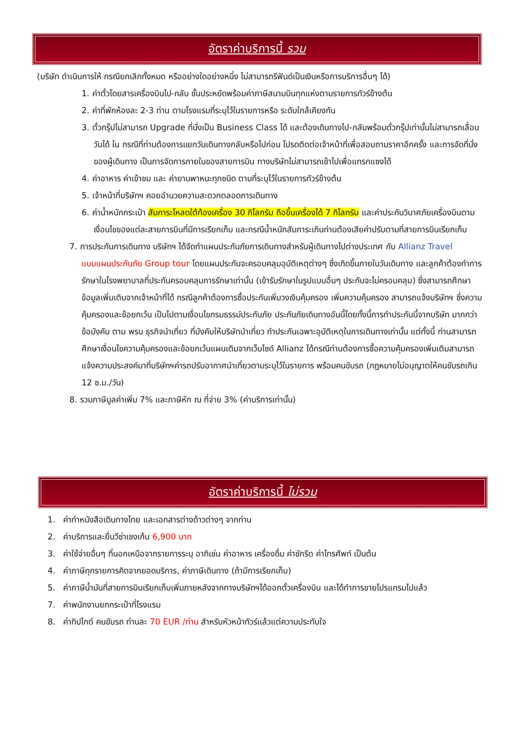อัตราค่าบริการนี้ รวม
(บริษัท ดำเนินการให้ กรณียกเลิกทั้งหมด หรืออย่างใดอย่างหนึ่ง ไม่สามารถรีฟันด์เป็นเงินหรือการบริการอื่นๆ ได้)
1. ค่าตั๋วโดยสารเครื่องบินไป-กลับ ชั้นประหยัดพร้อมค่าภาษีสนามบินทุกแห่งตามรายการทัวร์ข้างต้น
2. ค่าที่พักห้องละ 2-3 ท่าน ตามโรงแรมที่ระบุไว้ในรายการหรือ ระดับใกล้เคียงกัน
3. ตั๋วกรุ๊ปไม่สามารถ Upgrade ที่นั่งเป็น Business Class ได้ และต้องเดินทางไป-กลับพร้อมตั๋วกรุ๊ปเท่านั้นไม่สามารถเลื่อนวันได้ ใน กรณีที่ท่านต้องการแยกวันเดินทางกลับหรือไปก่อน โปรดติดต่อเจ้าหน้าที่เพื่อสอบถามราคาอีกครั้ง และการจัดที่นั่งของผู้เดินทาง เป็นการจัดการภายในของสายการบิน ทางบริษัทไม่สามารถเข้าไปเพื่อแทรกแซงได้
4. ค่าอาหาร ค่าเข้าชม และ ค่ายานพาหนะทุกชนิด ตามที่ระบุไว้ในรายการทัวร์ข้างต้น
5. เจ้าหน้าที่บริษัทฯ คอยอำนวยความสะดวกตลอดการเดินทาง
6. ค่าน้ำหนักกระเป๋า สัมภาระโหลดใต้ท้องเครื่อง 30 กิโลกรัม ถือขึ้นเครื่องได้ 7 กิโลกรัม และค่าประกันวินาศภัยเครื่องบินตามเงื่อนไขของแต่ละสายการบินที่มีการเรียกเก็บ และกรณีน้ำหนักสัมภาระเกินท่านต้องเสียค่าปรับตามที่สายการบินเรียกเก็บ
7. การประกันการเดินทาง บริษัทฯ ได้จัดทำแผนประกันภัยการเดินทางสำหรับผู้เดินทางไปต่างประเทศ กับ Allianz Travel แบบแผนประกันภัย Group tour โดยแผนประกันจะครอบคลุมอุบัติเหตุต่างๆ ซึ่งเกิดขึ้นภายในวันเดินทาง และลูกค้าต้องทำการรักษาในโรงพยาบาลที่ประกันครอบคลุมการรักษาเท่านั้น (เข้ารับรักษาในรูปแบบอื่นๆ ประกันจะไม่ครอบคลุม) ซึ่งสามารถศึกษาข้อมูลเพิ่มเติมจากเจ้าหน้าที่ได้ กรณีลูกค้าต้องการซื้อประกันเพิ่มวงเงินคุ้มครอง เพิ่มความคุ้มครอง สามารถแจ้งบริษัทฯ ซึ่งความคุ้มครองและข้อยกเว้น เป็นไปตามเงื่อนไขกรมธรรม์ประกันภัย ประกันภัยเดินทางอันนี้โดยทั้งนี้การทำประกันนี้จากบริษัท มากกว่าข้อบังคับ ตาม พรบ ธุรกิจนำเที่ยว ที่บังคับให้บริษัทนำเที่ยว ทำประกันเฉพาะอุบัติเหตุในการเดินทางเท่านั้น แต่ทั้งนี้ ท่านสามารถศึกษาเงื่อนไขความคุ้มครองและข้อยกเว้นแผนเติมจากเว็บไซด์ Allianz ได้กรณีท่านต้องการซื้อความคุ้มครองเพิ่มเติมสามารถแจ้งความประสงค์มาที่บริษัทฯค่ารถปรับอากาศนำเที่ยวตามระบุไว้ในรายการ พร้อมคนขับรถ (กฎหมายไม่อนุญาตให้คนขับรถเกิน 12 ช.ม./วัน)
8. รวมภาษีมูลค่าเพิ่ม 7% และภาษีหัก ณ ที่จ่าย 3% (ค่าบริการเท่านั้น)
อัตราค่าบริการนี้ ไม่รวม
1. ค่าทำหนังสือเดินทางไทย และเอกสารต่างด้าวต่างๆ จากท่าน
2. ค่าบริการและยื่นวีซ่าเชงเก้น 6,900 บาท
3. ค่าใช้จ่ายอื่นๆ ที่นอกเหนือจากรายการระบุ อาทิเช่น ค่าอาหาร เครื่องดื่ม ค่าซักรีด ค่าโทรศัพท์ เป็นต้น
4. ค่าภาษีทุกรายการคิดจากยอดบริการ, ค่าภาษีเดินทาง (ถ้ามีการเรียกเก็บ)
5. ค่าภาษีน้ำมันที่สายการบินเรียกเก็บเพิ่มภายหลังจากทางบริษัทฯได้ออกตั๋วเครื่องบิน และได้ทำการขายโปรแกรมไปแล้ว
7. ค่าพนักงานยกกระเป๋าที่โรงแรม
8. ค่าทิปไกด์ คนขับรถ ท่านละ 70 EUR /ท่าน สำหรับหัวหน้าทัวร์แล้วแต่ความประทับใจ